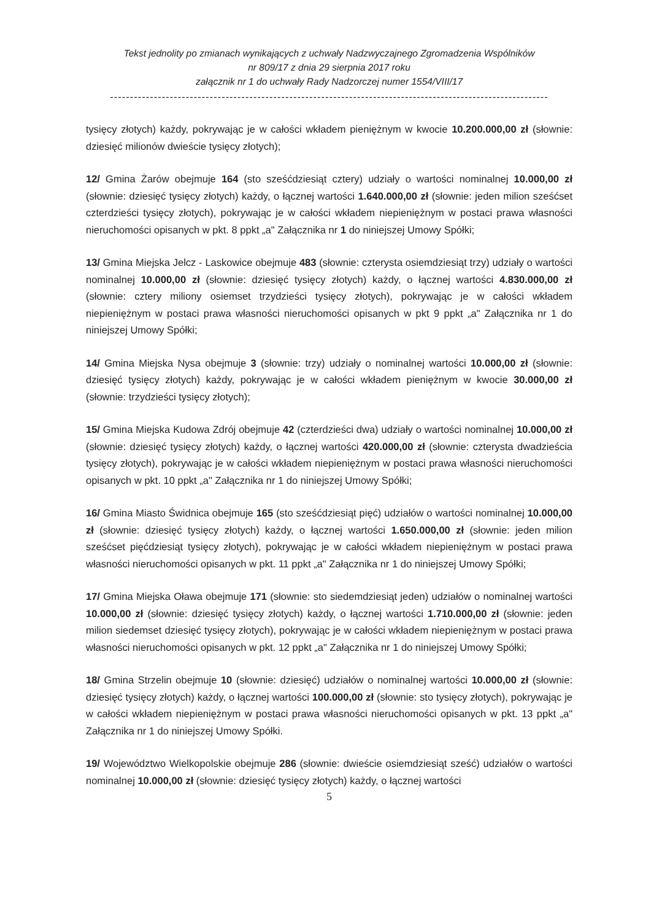Tekst jednolity po zmianach wynikających z uchwały Nadzwyczajnego Zgromadzenia Wspólników
nr 809/17 z dnia 29 sierpnia 2017 roku
załącznik nr 1 do uchwały Rady Nadzorczej numer 1554/VIII/17
--------------------------------------------------------------------------------------------------------------
tysięcy złotych) każdy, pokrywając je w całości wkładem pieniężnym w kwocie 10.200.000,00 zł (słownie: dziesięć milionów dwieście tysięcy złotych);
12/ Gmina Żarów obejmuje 164 (sto sześćdziesiąt cztery) udziały o wartości nominalnej 10.000,00 zł (słownie: dziesięć tysięcy złotych) każdy, o łącznej wartości 1.640.000,00 zł (słownie: jeden milion sześćset czterdzieści tysięcy złotych), pokrywając je w całości wkładem niepieniężnym w postaci prawa własności nieruchomości opisanych w pkt. 8 ppkt „a" Załącznika nr 1 do niniejszej Umowy Spółki;
13/ Gmina Miejska Jelcz - Laskowice obejmuje 483 (słownie: czterysta osiemdziesiąt trzy) udziały o wartości nominalnej 10.000,00 zł (słownie: dziesięć tysięcy złotych) każdy, o łącznej wartości 4.830.000,00 zł (słownie: cztery miliony osiemset trzydzieści tysięcy złotych), pokrywając je w całości wkładem niepieniężnym w postaci prawa własności nieruchomości opisanych w pkt 9 ppkt „a" Załącznika nr 1 do niniejszej Umowy Spółki;
14/ Gmina Miejska Nysa obejmuje 3 (słownie: trzy) udziały o nominalnej wartości 10.000,00 zł (słownie: dziesięć tysięcy złotych) każdy, pokrywając je w całości wkładem pieniężnym w kwocie 30.000,00 zł (słownie: trzydzieści tysięcy złotych);
15/ Gmina Miejska Kudowa Zdrój obejmuje 42 (czterdzieści dwa) udziały o wartości nominalnej 10.000,00 zł (słownie: dziesięć tysięcy złotych) każdy, o łącznej wartości 420.000,00 zł (słownie: czterysta dwadzieścia tysięcy złotych), pokrywając je w całości wkładem niepieniężnym w postaci prawa własności nieruchomości opisanych w pkt. 10 ppkt „a" Załącznika nr 1 do niniejszej Umowy Spółki;
16/ Gmina Miasto Świdnica obejmuje 165 (sto sześćdziesiąt pięć) udziałów o wartości nominalnej 10.000,00 zł (słownie: dziesięć tysięcy złotych) każdy, o łącznej wartości 1.650.000,00 zł (słownie: jeden milion sześćset pięćdziesiąt tysięcy złotych), pokrywając je w całości wkładem niepieniężnym w postaci prawa własności nieruchomości opisanych w pkt. 11 ppkt „a" Załącznika nr 1 do niniejszej Umowy Spółki;
17/ Gmina Miejska Oława obejmuje 171 (słownie: sto siedemdziesiąt jeden) udziałów o nominalnej wartości 10.000,00 zł (słownie: dziesięć tysięcy złotych) każdy, o łącznej wartości 1.710.000,00 zł (słownie: jeden milion siedemset dziesięć tysięcy złotych), pokrywając je w całości wkładem niepieniężnym w postaci prawa własności nieruchomości opisanych w pkt. 12 ppkt „a" Załącznika nr 1 do niniejszej Umowy Spółki;
18/ Gmina Strzelin obejmuje 10 (słownie: dziesięć) udziałów o nominalnej wartości 10.000,00 zł (słownie: dziesięć tysięcy złotych) każdy, o łącznej wartości 100.000,00 zł (słownie: sto tysięcy złotych), pokrywając je w całości wkładem niepieniężnym w postaci prawa własności nieruchomości opisanych w pkt. 13 ppkt „a" Załącznika nr 1 do niniejszej Umowy Spółki.
19/ Województwo Wielkopolskie obejmuje 286 (słownie: dwieście osiemdziesiąt sześć) udziałów o wartości nominalnej 10.000,00 zł (słownie: dziesięć tysięcy złotych) każdy, o łącznej wartości
5